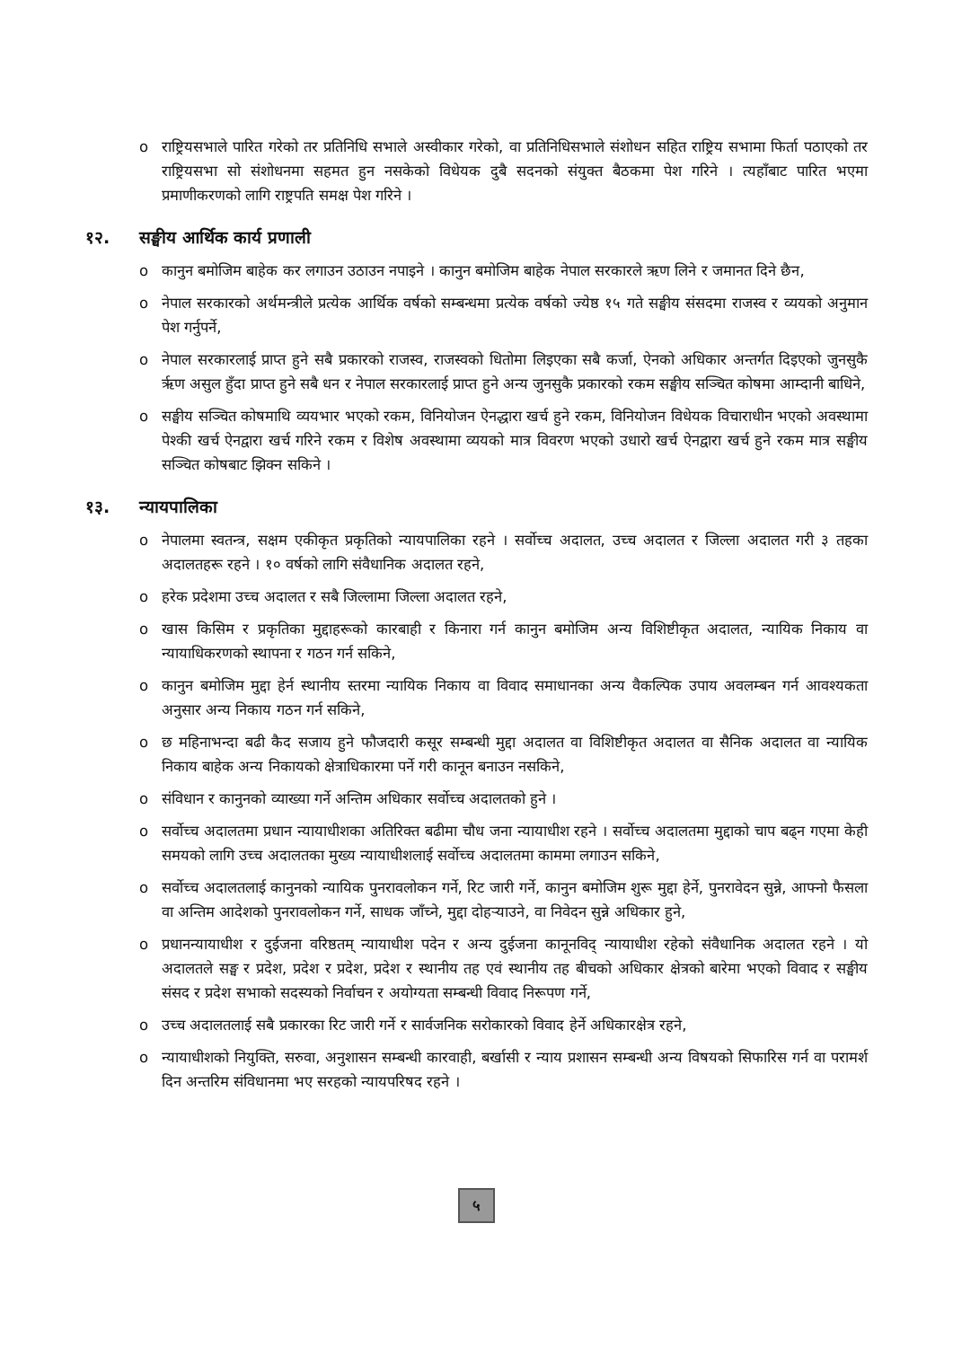o राष्ट्रियसभाले पारित गरेको तर प्रतिनिधि सभाले अस्वीकार गरेको, वा प्रतिनिधिसभाले संशोधन सहित राष्ट्रिय सभामा फिर्ता पठाएको तर राष्ट्रियसभा सो संशोधनमा सहमत हुन नसकेको विधेयक दुबै सदनको संयुक्त बैठकमा पेश गरिने । त्यहाँबाट पारित भएमा प्रमाणीकरणको लागि राष्ट्रपति समक्ष पेश गरिने ।
१२. सङ्घीय आर्थिक कार्य प्रणाली
o कानुन बमोजिम बाहेक कर लगाउन उठाउन नपाइने । कानुन बमोजिम बाहेक नेपाल सरकारले ऋण लिने र जमानत दिने छैन,
o नेपाल सरकारको अर्थमन्त्रीले प्रत्येक आर्थिक वर्षको सम्बन्धमा प्रत्येक वर्षको ज्येष्ठ १५ गते सङ्घीय संसदमा राजस्व र व्ययको अनुमान पेश गर्नुपर्ने,
o नेपाल सरकारलाई प्राप्त हुने सबै प्रकारको राजस्व, राजस्वको धितोमा लिइएका सबै कर्जा, ऐनको अधिकार अन्तर्गत दिइएको जुनसुकै ऋृण असुल हुँदा प्राप्त हुने सबै धन र नेपाल सरकारलाई प्राप्त हुने अन्य जुनसुकै प्रकारको रकम सङ्घीय सञ्चित कोषमा आम्दानी बाधिने,
o सङ्घीय सञ्चित कोषमाथि व्ययभार भएको रकम, विनियोजन ऐनद्धारा खर्च हुने रकम, विनियोजन विधेयक विचाराधीन भएको अवस्थामा पेश्की खर्च ऐनद्वारा खर्च गरिने रकम र विशेष अवस्थामा व्ययको मात्र विवरण भएको उधारो खर्च ऐनद्वारा खर्च हुने रकम मात्र सङ्घीय सञ्चित कोषबाट झिक्न सकिने ।
१३. न्यायपालिका
o नेपालमा स्वतन्त्र, सक्षम एकीकृत प्रकृतिको न्यायपालिका रहने । सर्वोच्च अदालत, उच्च अदालत र जिल्ला अदालत गरी ३ तहका अदालतहरू रहने । १० वर्षको लागि संवैधानिक अदालत रहने,
o हरेक प्रदेशमा उच्च अदालत र सबै जिल्लामा जिल्ला अदालत रहने,
o खास किसिम र प्रकृतिका मुद्दाहरूको कारबाही र किनारा गर्न कानुन बमोजिम अन्य विशिष्टीकृत अदालत, न्यायिक निकाय वा न्यायाधिकरणको स्थापना र गठन गर्न सकिने,
o कानुन बमोजिम मुद्दा हेर्न स्थानीय स्तरमा न्यायिक निकाय वा विवाद समाधानका अन्य वैकल्पिक उपाय अवलम्बन गर्न आवश्यकता अनुसार अन्य निकाय गठन गर्न सकिने,
o छ महिनाभन्दा बढी कैद सजाय हुने फौजदारी कसूर सम्बन्धी मुद्दा अदालत वा विशिष्टीकृत अदालत वा सैनिक अदालत वा न्यायिक निकाय बाहेक अन्य निकायको क्षेत्राधिकारमा पर्ने गरी कानून बनाउन नसकिने,
o संविधान र कानुनको व्याख्या गर्ने अन्तिम अधिकार सर्वोच्च अदालतको हुने ।
o सर्वोच्च अदालतमा प्रधान न्यायाधीशका अतिरिक्त बढीमा चौध जना न्यायाधीश रहने । सर्वोच्च अदालतमा मुद्दाको चाप बढ्न गएमा केही समयको लागि उच्च अदालतका मुख्य न्यायाधीशलाई सर्वोच्च अदालतमा काममा लगाउन सकिने,
o सर्वोच्च अदालतलाई कानुनको न्यायिक पुनरावलोकन गर्ने, रिट जारी गर्ने, कानुन बमोजिम शुरू मुद्दा हेर्ने, पुनरावेदन सुन्ने, आफ्नो फैसला वा अन्तिम आदेशको पुनरावलोकन गर्ने, साधक जाँच्ने, मुद्दा दोहऱ्याउने, वा निवेदन सुन्ने अधिकार हुने,
o प्रधानन्यायाधीश र दुईजना वरिष्ठतम् न्यायाधीश पदेन र अन्य दुईजना कानूनविद् न्यायाधीश रहेको संवैधानिक अदालत रहने । यो अदालतले सङ्घ र प्रदेश, प्रदेश र प्रदेश, प्रदेश र स्थानीय तह एवं स्थानीय तह बीचको अधिकार क्षेत्रको बारेमा भएको विवाद र सङ्घीय संसद र प्रदेश सभाको सदस्यको निर्वाचन र अयोग्यता सम्बन्धी विवाद निरूपण गर्ने,
o उच्च अदालतलाई सबै प्रकारका रिट जारी गर्ने र सार्वजनिक सरोकारको विवाद हेर्ने अधिकारक्षेत्र रहने,
o न्यायाधीशको नियुक्ति, सरुवा, अनुशासन सम्बन्धी कारवाही, बर्खासी र न्याय प्रशासन सम्बन्धी अन्य विषयको सिफारिस गर्न वा परामर्श दिन अन्तरिम संविधानमा भए सरहको न्यायपरिषद रहने ।
५